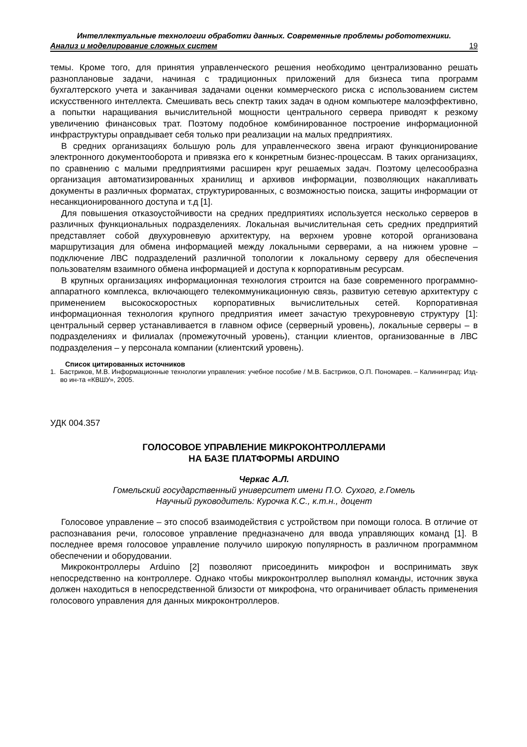Интеллектуальные технологии обработки данных. Современные проблемы робототехники.
Анализ и моделирование сложных систем 19
темы. Кроме того, для принятия управленческого решения необходимо централизованно решать разноплановые задачи, начиная с традиционных приложений для бизнеса типа программ бухгалтерского учета и заканчивая задачами оценки коммерческого риска с использованием систем искусственного интеллекта. Смешивать весь спектр таких задач в одном компьютере малоэффективно, а попытки наращивания вычислительной мощности центрального сервера приводят к резкому увеличению финансовых трат. Поэтому подобное комбинированное построение информационной инфраструктуры оправдывает себя только при реализации на малых предприятиях.
В средних организациях большую роль для управленческого звена играют функционирование электронного документооборота и привязка его к конкретным бизнес-процессам. В таких организациях, по сравнению с малыми предприятиями расширен круг решаемых задач. Поэтому целесообразна организация автоматизированных хранилищ и архивов информации, позволяющих накапливать документы в различных форматах, структурированных, с возможностью поиска, защиты информации от несанкционированного доступа и т.д [1].
Для повышения отказоустойчивости на средних предприятиях используется несколько серверов в различных функциональных подразделениях. Локальная вычислительная сеть средних предприятий представляет собой двухуровневую архитектуру, на верхнем уровне которой организована маршрутизация для обмена информацией между локальными серверами, а на нижнем уровне – подключение ЛВС подразделений различной топологии к локальному серверу для обеспечения пользователям взаимного обмена информацией и доступа к корпоративным ресурсам.
В крупных организациях информационная технология строится на базе современного программно-аппаратного комплекса, включающего телекоммуникационную связь, развитую сетевую архитектуру с применением высокоскоростных корпоративных вычислительных сетей. Корпоративная информационная технология крупного предприятия имеет зачастую трехуровневую структуру [1]: центральный сервер устанавливается в главном офисе (серверный уровень), локальные серверы – в подразделениях и филиалах (промежуточный уровень), станции клиентов, организованные в ЛВС подразделения – у персонала компании (клиентский уровень).
Список цитированных источников
1. Бастриков, М.В. Информационные технологии управления: учебное пособие / М.В. Бастриков, О.П. Пономарев. – Калининград: Изд-во ин-та «КВШУ», 2005.
УДК 004.357
ГОЛОСОВОЕ УПРАВЛЕНИЕ МИКРОКОНТРОЛЛЕРАМИ
НА БАЗЕ ПЛАТФОРМЫ ARDUINO
Черкас А.Л.
Гомельский государственный университет имени П.О. Сухого, г.Гомель
Научный руководитель: Курочка К.С., к.т.н., доцент
Голосовое управление – это способ взаимодействия с устройством при помощи голоса. В отличие от распознавания речи, голосовое управление предназначено для ввода управляющих команд [1]. В последнее время голосовое управление получило широкую популярность в различном программном обеспечении и оборудовании.
Микроконтроллеры Arduino [2] позволяют присоединить микрофон и воспринимать звук непосредственно на контроллере. Однако чтобы микроконтроллер выполнял команды, источник звука должен находиться в непосредственной близости от микрофона, что ограничивает область применения голосового управления для данных микроконтроллеров.